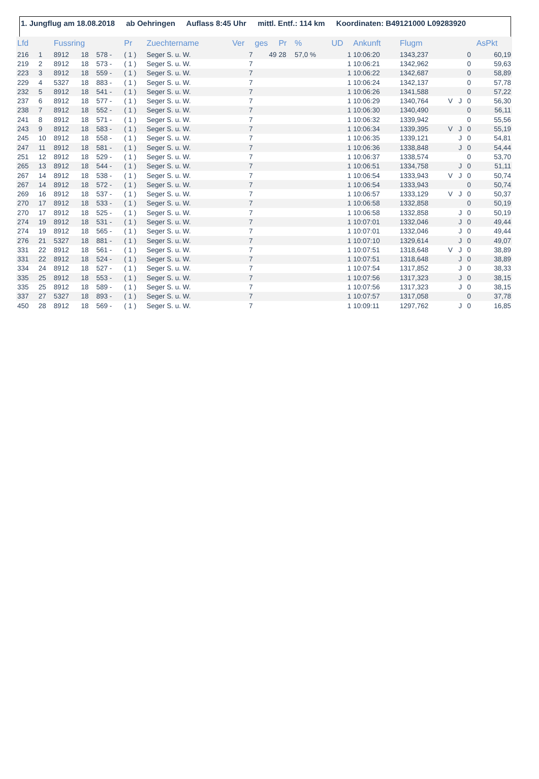1. Jungflug am 18.08.2018 ab Oehringen Auflass 8:45 Uhr mittl. Entf.: 114 km Koordinaten: B49121000 L09283920
| Lfd | | Fussring | | | Pr | Zuechtername | Ver | ges | Pr | % | UD | Ankunft | Flugm | | | | AsPkt |
| --- | --- | --- | --- | --- | --- | --- | --- | --- | --- | --- | --- | --- | --- | --- | --- | --- | --- |
| 216 | 1 | 8912 | 18 | 578 - | ( 1 ) | Seger S. u. W. | 7 | 49 | 28 | 57,0 % | 1 | 10:06:20 | 1343,237 | | | 0 | 60,19 |
| 219 | 2 | 8912 | 18 | 573 - | ( 1 ) | Seger S. u. W. | 7 | | | | 1 | 10:06:21 | 1342,962 | | | 0 | 59,63 |
| 223 | 3 | 8912 | 18 | 559 - | ( 1 ) | Seger S. u. W. | 7 | | | | 1 | 10:06:22 | 1342,687 | | | 0 | 58,89 |
| 229 | 4 | 5327 | 18 | 883 - | ( 1 ) | Seger S. u. W. | 7 | | | | 1 | 10:06:24 | 1342,137 | | | 0 | 57,78 |
| 232 | 5 | 8912 | 18 | 541 - | ( 1 ) | Seger S. u. W. | 7 | | | | 1 | 10:06:26 | 1341,588 | | | 0 | 57,22 |
| 237 | 6 | 8912 | 18 | 577 - | ( 1 ) | Seger S. u. W. | 7 | | | | 1 | 10:06:29 | 1340,764 | V | J | 0 | 56,30 |
| 238 | 7 | 8912 | 18 | 552 - | ( 1 ) | Seger S. u. W. | 7 | | | | 1 | 10:06:30 | 1340,490 | | | 0 | 56,11 |
| 241 | 8 | 8912 | 18 | 571 - | ( 1 ) | Seger S. u. W. | 7 | | | | 1 | 10:06:32 | 1339,942 | | | 0 | 55,56 |
| 243 | 9 | 8912 | 18 | 583 - | ( 1 ) | Seger S. u. W. | 7 | | | | 1 | 10:06:34 | 1339,395 | V | J | 0 | 55,19 |
| 245 | 10 | 8912 | 18 | 558 - | ( 1 ) | Seger S. u. W. | 7 | | | | 1 | 10:06:35 | 1339,121 | | J | 0 | 54,81 |
| 247 | 11 | 8912 | 18 | 581 - | ( 1 ) | Seger S. u. W. | 7 | | | | 1 | 10:06:36 | 1338,848 | | J | 0 | 54,44 |
| 251 | 12 | 8912 | 18 | 529 - | ( 1 ) | Seger S. u. W. | 7 | | | | 1 | 10:06:37 | 1338,574 | | | 0 | 53,70 |
| 265 | 13 | 8912 | 18 | 544 - | ( 1 ) | Seger S. u. W. | 7 | | | | 1 | 10:06:51 | 1334,758 | | J | 0 | 51,11 |
| 267 | 14 | 8912 | 18 | 538 - | ( 1 ) | Seger S. u. W. | 7 | | | | 1 | 10:06:54 | 1333,943 | V | J | 0 | 50,74 |
| 267 | 14 | 8912 | 18 | 572 - | ( 1 ) | Seger S. u. W. | 7 | | | | 1 | 10:06:54 | 1333,943 | | | 0 | 50,74 |
| 269 | 16 | 8912 | 18 | 537 - | ( 1 ) | Seger S. u. W. | 7 | | | | 1 | 10:06:57 | 1333,129 | V | J | 0 | 50,37 |
| 270 | 17 | 8912 | 18 | 533 - | ( 1 ) | Seger S. u. W. | 7 | | | | 1 | 10:06:58 | 1332,858 | | | 0 | 50,19 |
| 270 | 17 | 8912 | 18 | 525 - | ( 1 ) | Seger S. u. W. | 7 | | | | 1 | 10:06:58 | 1332,858 | | J | 0 | 50,19 |
| 274 | 19 | 8912 | 18 | 531 - | ( 1 ) | Seger S. u. W. | 7 | | | | 1 | 10:07:01 | 1332,046 | | J | 0 | 49,44 |
| 274 | 19 | 8912 | 18 | 565 - | ( 1 ) | Seger S. u. W. | 7 | | | | 1 | 10:07:01 | 1332,046 | | J | 0 | 49,44 |
| 276 | 21 | 5327 | 18 | 881 - | ( 1 ) | Seger S. u. W. | 7 | | | | 1 | 10:07:10 | 1329,614 | | J | 0 | 49,07 |
| 331 | 22 | 8912 | 18 | 561 - | ( 1 ) | Seger S. u. W. | 7 | | | | 1 | 10:07:51 | 1318,648 | V | J | 0 | 38,89 |
| 331 | 22 | 8912 | 18 | 524 - | ( 1 ) | Seger S. u. W. | 7 | | | | 1 | 10:07:51 | 1318,648 | | J | 0 | 38,89 |
| 334 | 24 | 8912 | 18 | 527 - | ( 1 ) | Seger S. u. W. | 7 | | | | 1 | 10:07:54 | 1317,852 | | J | 0 | 38,33 |
| 335 | 25 | 8912 | 18 | 553 - | ( 1 ) | Seger S. u. W. | 7 | | | | 1 | 10:07:56 | 1317,323 | | J | 0 | 38,15 |
| 335 | 25 | 8912 | 18 | 589 - | ( 1 ) | Seger S. u. W. | 7 | | | | 1 | 10:07:56 | 1317,323 | | J | 0 | 38,15 |
| 337 | 27 | 5327 | 18 | 893 - | ( 1 ) | Seger S. u. W. | 7 | | | | 1 | 10:07:57 | 1317,058 | | | 0 | 37,78 |
| 450 | 28 | 8912 | 18 | 569 - | ( 1 ) | Seger S. u. W. | 7 | | | | 1 | 10:09:11 | 1297,762 | | J | 0 | 16,85 |